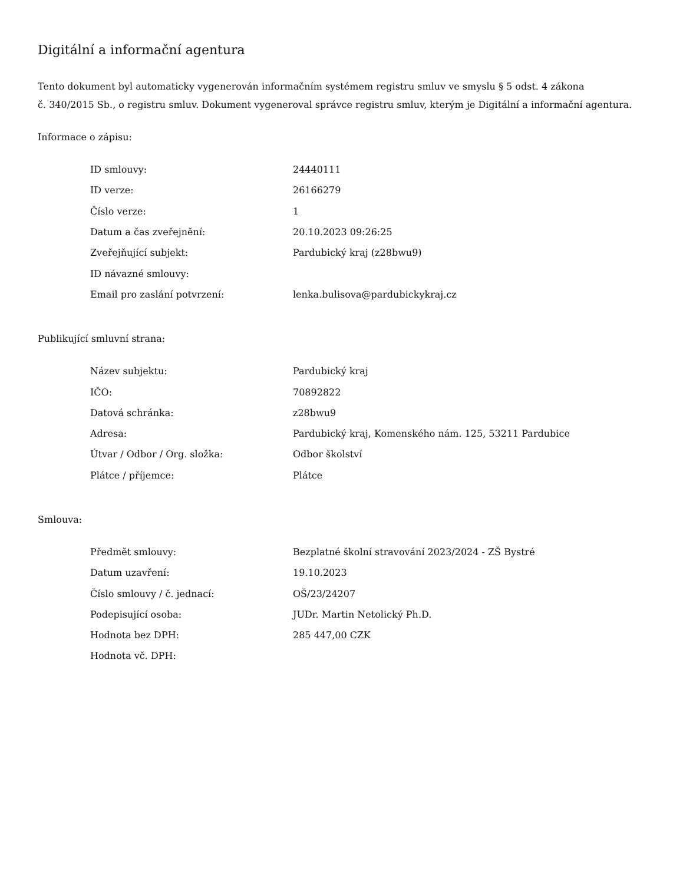Digitální a informační agentura
Tento dokument byl automaticky vygenerován informačním systémem registru smluv ve smyslu § 5 odst. 4 zákona
č. 340/2015 Sb., o registru smluv. Dokument vygeneroval správce registru smluv, kterým je Digitální a informační agentura.
Informace o zápisu:
| ID smlouvy: | 24440111 |
| ID verze: | 26166279 |
| Číslo verze: | 1 |
| Datum a čas zveřejnění: | 20.10.2023 09:26:25 |
| Zveřejňující subjekt: | Pardubický kraj (z28bwu9) |
| ID návazné smlouvy: | |
| Email pro zaslání potvrzení: | lenka.bulisova@pardubickykraj.cz |
Publikující smluvní strana:
| Název subjektu: | Pardubický kraj |
| IČO: | 70892822 |
| Datová schránka: | z28bwu9 |
| Adresa: | Pardubický kraj, Komenského nám. 125, 53211 Pardubice |
| Útvar / Odbor / Org. složka: | Odbor školství |
| Plátce / příjemce: | Plátce |
Smlouva:
| Předmět smlouvy: | Bezplatné školní stravování 2023/2024 - ZŠ Bystré |
| Datum uzavření: | 19.10.2023 |
| Číslo smlouvy / č. jednací: | OŠ/23/24207 |
| Podepisující osoba: | JUDr. Martin Netolický Ph.D. |
| Hodnota bez DPH: | 285 447,00 CZK |
| Hodnota vč. DPH: | |